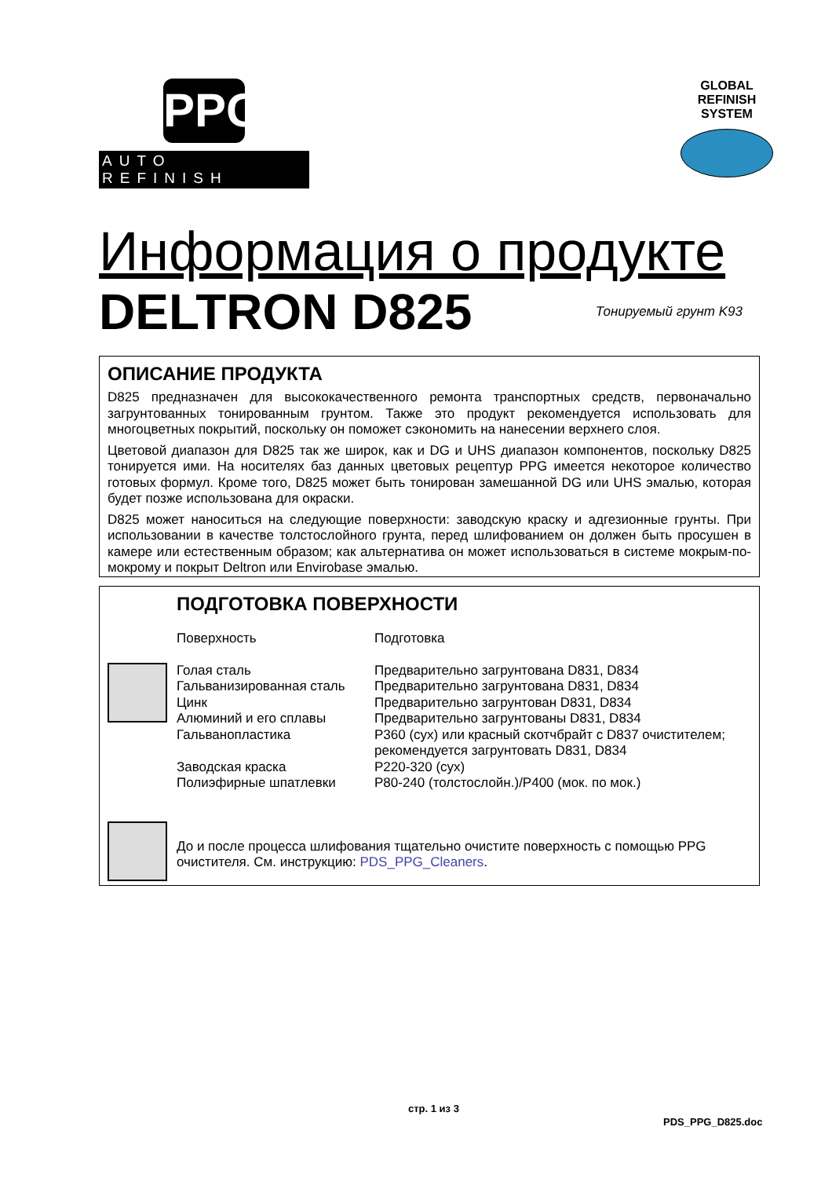PPG
AUTO REFINISH
GLOBAL
REFINISH
SYSTEM
Информация о продукте
DELTRON D825 Тонируемый грунт K93
ОПИСАНИЕ ПРОДУКТА
D825 предназначен для высококачественного ремонта транспортных средств, первоначально загрунтованных тонированным грунтом. Также это продукт рекомендуется использовать для многоцветных покрытий, поскольку он поможет сэкономить на нанесении верхнего слоя.
Цветовой диапазон для D825 так же широк, как и DG и UHS диапазон компонентов, поскольку D825 тонируется ими. На носителях баз данных цветовых рецептур PPG имеется некоторое количество готовых формул. Кроме того, D825 может быть тонирован замешанной DG или UHS эмалью, которая будет позже использована для окраски.
D825 может наноситься на следующие поверхности: заводскую краску и адгезионные грунты. При использовании в качестве толстослойного грунта, перед шлифованием он должен быть просушен в камере или естественным образом; как альтернатива он может использоваться в системе мокрым-по-мокрому и покрыт Deltron или Envirobase эмалью.
ПОДГОТОВКА ПОВЕРХНОСТИ
| | Поверхность | Подготовка |
| | Голая сталь | Предварительно загрунтована D831, D834 |
| | Гальванизированная сталь | Предварительно загрунтована D831, D834 |
| | Цинк | Предварительно загрунтован D831, D834 |
| | Алюминий и его сплавы | Предварительно загрунтованы D831, D834 |
| | Гальванопластика | P360 (сух) или красный скотчбрайт с D837 очистителем; рекомендуется загрунтовать D831, D834 |
| | Заводская краска | P220-320 (сух) |
| | Полиэфирные шпатлевки | P80-240 (толстослойн.)/P400 (мок. по мок.) |
| | До и после процесса шлифования тщательно очистите поверхность с помощью PPG очистителя. См. инструкцию: PDS_PPG_Cleaners . |
стр. 1 из 3
PDS_PPG_D825.doc